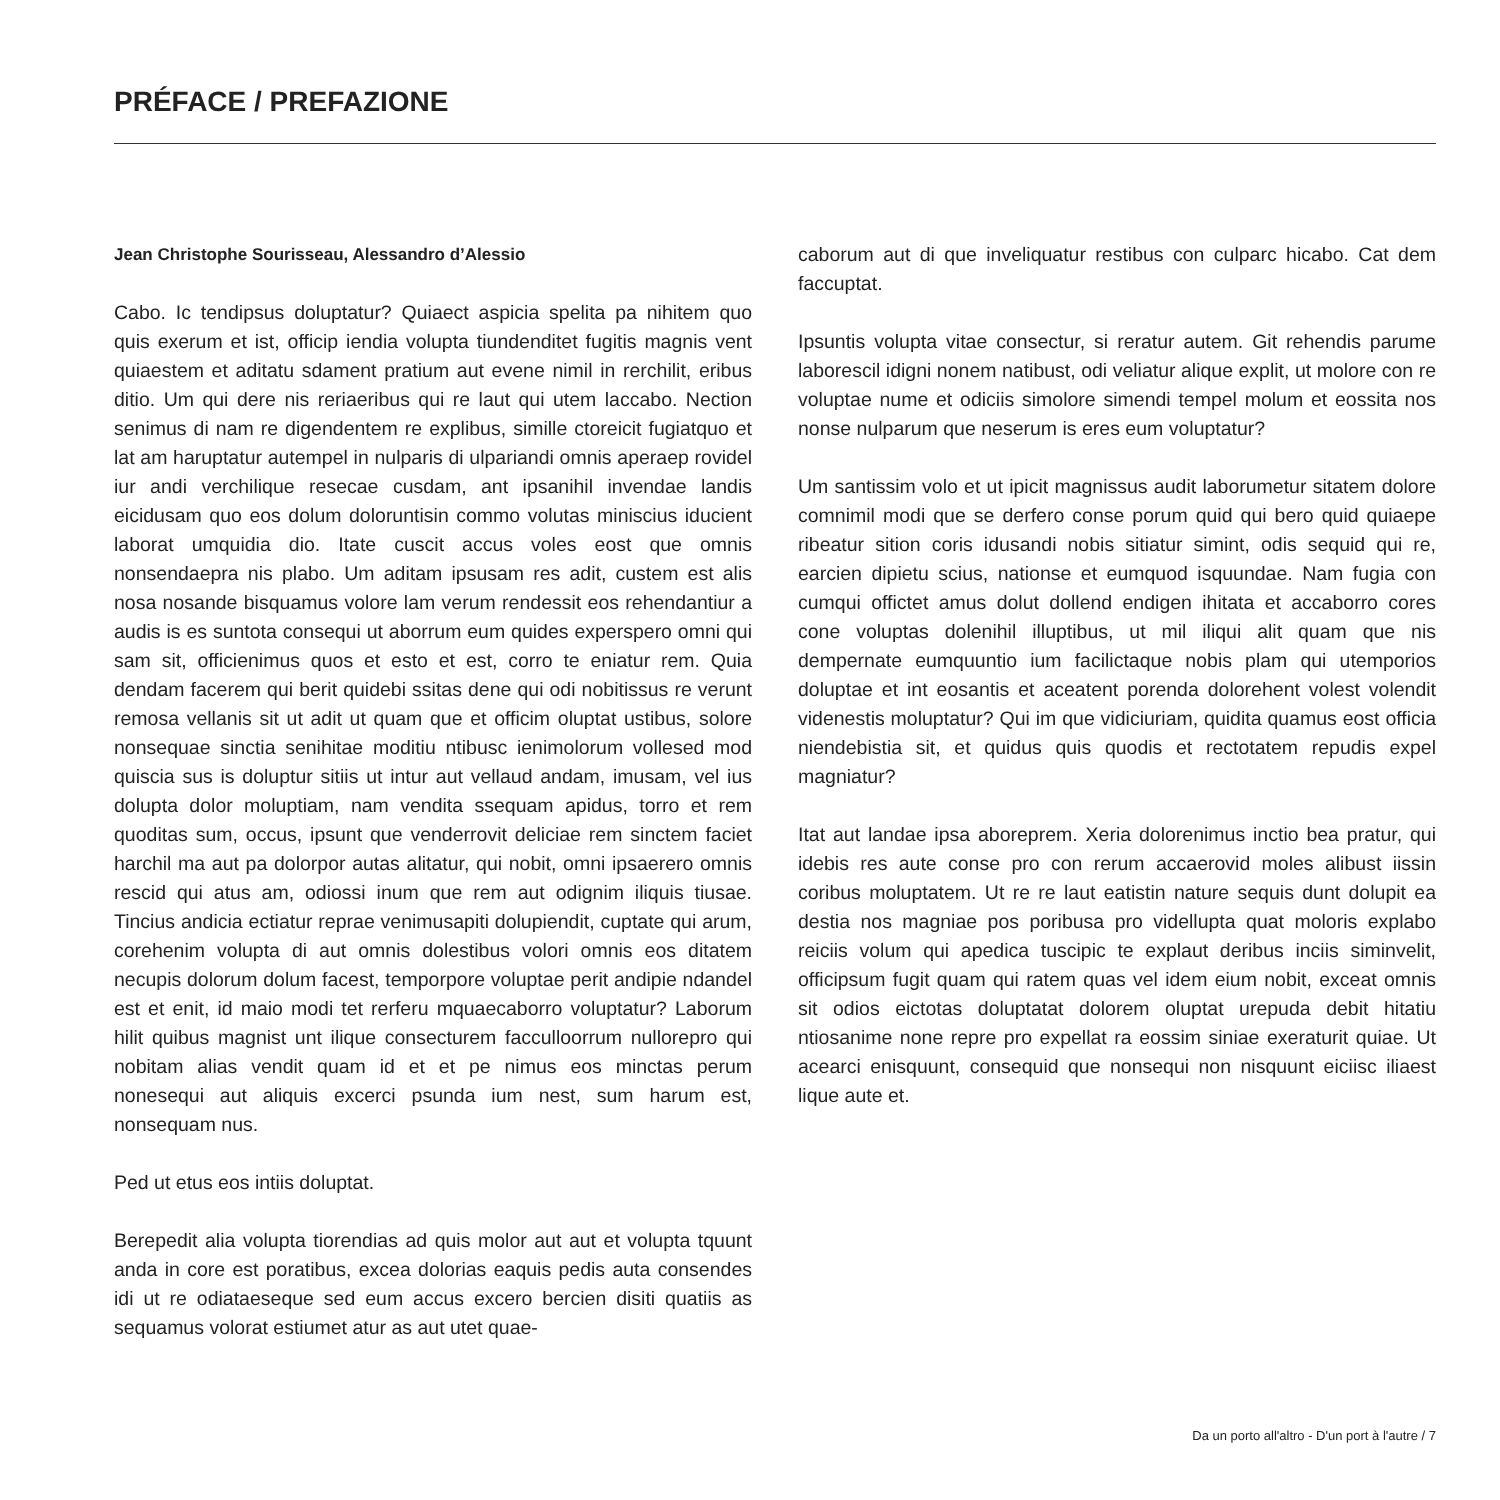PRÉFACE / PREFAZIONE
Jean Christophe Sourisseau, Alessandro d’Alessio
Cabo. Ic tendipsus doluptatur? Quiaect aspicia spelita pa nihitem quo quis exerum et ist, officip iendia volupta tiundenditet fugitis magnis vent quiaestem et aditatu sdament pratium aut evene nimil in rerchilit, eribus ditio. Um qui dere nis reriaeribus qui re laut qui utem laccabo. Nection senimus di nam re digendentem re explibus, simille ctoreicit fugiatquo et lat am haruptatur autempel in nulparis di ulpariandi omnis aperaep rovidel iur andi verchilique resecae cusdam, ant ipsanihil invendae landis eicidusam quo eos dolum doloruntisin commo volutas miniscius iducient laborat umquidia dio. Itate cuscit accus voles eost que omnis nonsendaepra nis plabo. Um aditam ipsusam res adit, custem est alis nosa nosande bisquamus volore lam verum rendessit eos rehendantiur a audis is es suntota consequi ut aborrum eum quides experspero omni qui sam sit, officienimus quos et esto et est, corro te eniatur rem. Quia dendam facerem qui berit quidebi ssitas dene qui odi nobitissus re verunt remosa vellanis sit ut adit ut quam que et officim oluptat ustibus, solore nonsequae sinctia senihitae moditiu ntibusc ienimolorum vollesed mod quiscia sus is doluptur sitiis ut intur aut vellaud andam, imusam, vel ius dolupta dolor moluptiam, nam vendita ssequam apidus, torro et rem quoditas sum, occus, ipsunt que venderrovit deliciae rem sinctem faciet harchil ma aut pa dolorpor autas alitatur, qui nobit, omni ipsaerero omnis rescid qui atus am, odiossi inum que rem aut odignim iliquis tiusae. Tincius andicia ectiatur reprae venimusapiti dolupiendit, cuptate qui arum, corehenim volupta di aut omnis dolestibus volori omnis eos ditatem necupis dolorum dolum facest, temporpore voluptae perit andipie ndandel est et enit, id maio modi tet rerferu mquaecaborro voluptatur? Laborum hilit quibus magnist unt ilique consecturem facculloorrum nullorepro qui nobitam alias vendit quam id et et pe nimus eos minctas perum nonesequi aut aliquis excerci psunda ium nest, sum harum est, nonsequam nus.
Ped ut etus eos intiis doluptat.
Berepedit alia volupta tiorendias ad quis molor aut aut et volupta tquunt anda in core est poratibus, excea dolorias eaquis pedis auta consendes idi ut re odiataeseque sed eum accus excero bercien disiti quatiis as sequamus volorat estiumet atur as aut utet quae-
caborum aut di que inveliquatur restibus con culparc hicabo. Cat dem faccuptat.
Ipsuntis volupta vitae consectur, si reratur autem. Git rehendis parume laborescil idigni nonem natibust, odi veliatur alique explit, ut molore con re voluptae nume et odiciis simolore simendi tempel molum et eossita nos nonse nulparum que neserum is eres eum voluptatur?
Um santissim volo et ut ipicit magnissus audit laborumetur sitatem dolore comnimil modi que se derfero conse porum quid qui bero quid quiaepe ribeatur sition coris idusandi nobis sitiatur simint, odis sequid qui re, earcien dipietu scius, nationse et eumquod isquundae. Nam fugia con cumqui offictet amus dolut dollend endigen ihitata et accaborro cores cone voluptas dolenihil illuptibus, ut mil iliqui alit quam que nis dempernate eumquuntio ium facilictaque nobis plam qui utemporios doluptae et int eosantis et aceatent porenda dolorehent volest volendit videnestis moluptatur? Qui im que vidiciuriam, quidita quamus eost officia niendebistia sit, et quidus quis quodis et rectotatem repudis expel magniatur?
Itat aut landae ipsa aboreprem. Xeria dolorenimus inctio bea pratur, qui idebis res aute conse pro con rerum accaerovid moles alibust iissin coribus moluptatem. Ut re re laut eatistin nature sequis dunt dolupit ea destia nos magniae pos poribusa pro videllupta quat moloris explabo reiciis volum qui apedica tuscipic te explaut deribus inciis siminvelit, officipsum fugit quam qui ratem quas vel idem eium nobit, exceat omnis sit odios eictotas doluptatat dolorem oluptat urepuda debit hitatiu ntiosanime none repre pro expellat ra eossim siniae exeraturit quiae. Ut acearci enisquunt, consequid que nonsequi non nisquunt eiciisc iliaest lique aute et.
Da un porto all'altro - D'un port à l'autre / 7